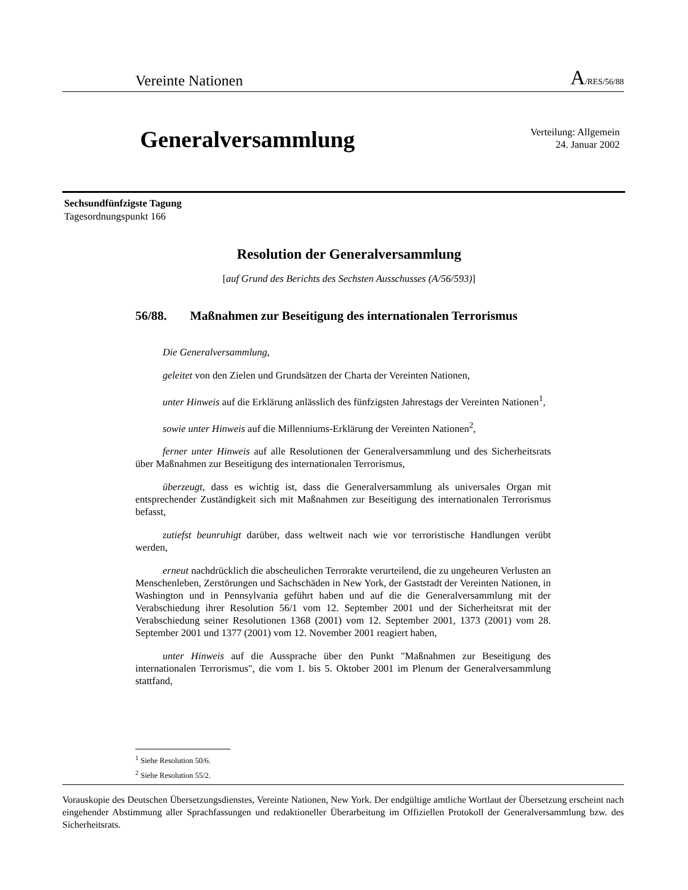Vereinte Nationen A/RES/56/88
Generalversammlung
Verteilung: Allgemein
24. Januar 2002
Sechsundfünfzigste Tagung
Tagesordnungspunkt 166
Resolution der Generalversammlung
[auf Grund des Berichts des Sechsten Ausschusses (A/56/593)]
56/88. Maßnahmen zur Beseitigung des internationalen Terrorismus
Die Generalversammlung,
geleitet von den Zielen und Grundsätzen der Charta der Vereinten Nationen,
unter Hinweis auf die Erklärung anlässlich des fünfzigsten Jahrestags der Vereinten Nationen<sup>1</sup>,
sowie unter Hinweis auf die Millenniums-Erklärung der Vereinten Nationen<sup>2</sup>,
ferner unter Hinweis auf alle Resolutionen der Generalversammlung und des Sicherheitsrats über Maßnahmen zur Beseitigung des internationalen Terrorismus,
überzeugt, dass es wichtig ist, dass die Generalversammlung als universales Organ mit entsprechender Zuständigkeit sich mit Maßnahmen zur Beseitigung des internationalen Terrorismus befasst,
zutiefst beunruhigt darüber, dass weltweit nach wie vor terroristische Handlungen verübt werden,
erneut nachdrücklich die abscheulichen Terrorakte verurteilend, die zu ungeheuren Verlusten an Menschenleben, Zerstörungen und Sachschäden in New York, der Gaststadt der Vereinten Nationen, in Washington und in Pennsylvania geführt haben und auf die die Generalversammlung mit der Verabschiedung ihrer Resolution 56/1 vom 12. September 2001 und der Sicherheitsrat mit der Verabschiedung seiner Resolutionen 1368 (2001) vom 12. September 2001, 1373 (2001) vom 28. September 2001 und 1377 (2001) vom 12. November 2001 reagiert haben,
unter Hinweis auf die Aussprache über den Punkt "Maßnahmen zur Beseitigung des internationalen Terrorismus", die vom 1. bis 5. Oktober 2001 im Plenum der Generalversammlung stattfand,
<sup>1</sup> Siehe Resolution 50/6.
<sup>2</sup> Siehe Resolution 55/2.
Vorauskopie des Deutschen Übersetzungsdienstes, Vereinte Nationen, New York. Der endgültige amtliche Wortlaut der Übersetzung erscheint nach eingehender Abstimmung aller Sprachfassungen und redaktioneller Überarbeitung im Offiziellen Protokoll der Generalversammlung bzw. des Sicherheitsrats.